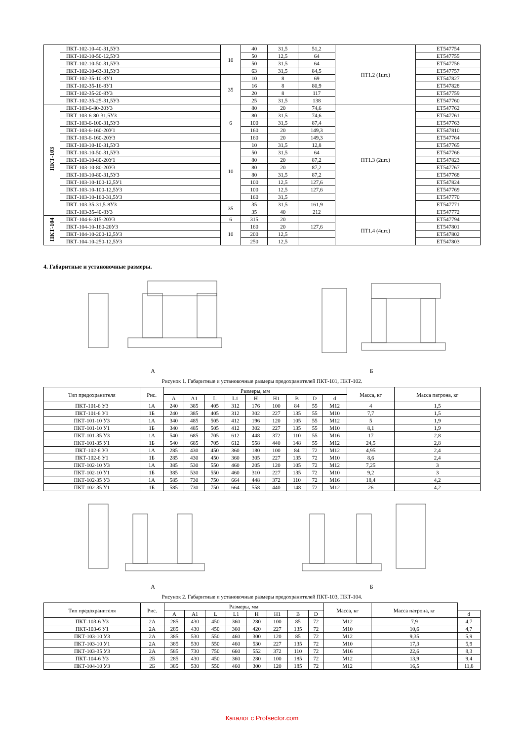| | ПКТ-102-10-40-31,5У3 | 10 | 40 | 31,5 | 51,2 | ПТ1.2 (1шт.) | ЕТ547754 |
| | ПКТ-102-10-50-12,5У3 | | 50 | 12,5 | 64 | | ЕТ547755 |
| | ПКТ-102-10-50-31,5У3 | | 50 | 31,5 | 64 | | ЕТ547756 |
| | ПКТ-102-10-63-31,5У3 | | 63 | 31,5 | 84,5 | | ЕТ547757 |
| | ПКТ-102-35-10-8У1 | 35 | 10 | 8 | 69 | | ЕТ547827 |
| | ПКТ-102-35-16-8У1 | | 16 | 8 | 80,9 | | ЕТ547828 |
| | ПКТ-102-35-20-8У3 | | 20 | 8 | 117 | | ЕТ547759 |
| | ПКТ-102-35-25-31,5У3 | | 25 | 31,5 | 138 | | ЕТ547760 |
| ПКТ-103 | ПКТ-103-6-80-20У3 | 6 | 80 | 20 | 74,6 | ПТ1.3 (2шт.) | ЕТ547762 |
| | ПКТ-103-6-80-31,5У3 | | 80 | 31,5 | 74,6 | | ЕТ547761 |
| | ПКТ-103-6-100-31,5У3 | | 100 | 31,5 | 87,4 | | ЕТ547763 |
| | ПКТ-103-6-160-20У1 | | 160 | 20 | 149,3 | | ЕТ547810 |
| | ПКТ-103-6-160-20У3 | | 160 | 20 | 149,3 | | ЕТ547764 |
| | ПКТ-103-10-10-31,5У3 | 10 | 10 | 31,5 | 12,8 | | ЕТ547765 |
| | ПКТ-103-10-50-31,5У3 | | 50 | 31,5 | 64 | | ЕТ547766 |
| | ПКТ-103-10-80-20У1 | | 80 | 20 | 87,2 | | ЕТ547823 |
| | ПКТ-103-10-80-20У3 | | 80 | 20 | 87,2 | | ЕТ547767 |
| | ПКТ-103-10-80-31,5У3 | | 80 | 31,5 | 87,2 | | ЕТ547768 |
| | ПКТ-103-10-100-12,5У1 | | 100 | 12,5 | 127,6 | | ЕТ547824 |
| | ПКТ-103-10-100-12,5У3 | | 100 | 12,5 | 127,6 | | ЕТ547769 |
| | ПКТ-103-10-160-31,5У3 | | 160 | 31,5 | | | ЕТ547770 |
| | ПКТ-103-35-31,5-8У3 | 35 | 35 | 31,5 | 161,9 | | ЕТ547771 |
| | ПКТ-103-35-40-8У3 | | 35 | 40 | 212 | | ЕТ547772 |
| ПКТ-104 | ПКТ-104-6-315-20У3 | 6 | 315 | 20 | | ПТ1.4 (4шт.) | ЕТ547794 |
| | ПКТ-104-10-160-20У3 | 10 | 160 | 20 | 127,6 | | ЕТ547801 |
| | ПКТ-104-10-200-12,5У3 | | 200 | 12,5 | | | ЕТ547802 |
| | ПКТ-104-10-250-12,5У3 | | 250 | 12,5 | | | ЕТ547803 |
4. Габаритные и установочные размеры.
А Б
Рисунок 1. Габаритные и установочные размеры предохранителей ПКТ-101, ПКТ-102.
| Тип предохранителя | Рис. | Размеры, мм | | | | | | | | | Масса, кг | Масса патрона, кг |
| --- | --- | --- | --- | --- | --- | --- | --- | --- | --- | --- | --- | --- |
| | | A | A1 | L | L1 | H | H1 | B | D | d | | |
| ПКТ-101-6 У3 | 1А | 240 | 385 | 405 | 312 | 176 | 100 | 84 | 55 | М12 | 4 | 1,5 |
| ПКТ-101-6 У1 | 1Б | 240 | 385 | 405 | 312 | 302 | 227 | 135 | 55 | М10 | 7,7 | 1,5 |
| ПКТ-101-10 У3 | 1А | 340 | 485 | 505 | 412 | 196 | 120 | 105 | 55 | М12 | 5 | 1,9 |
| ПКТ-101-10 У1 | 1Б | 340 | 485 | 505 | 412 | 302 | 227 | 135 | 55 | М10 | 8,1 | 1,9 |
| ПКТ-101-35 У3 | 1А | 540 | 685 | 705 | 612 | 448 | 372 | 110 | 55 | М16 | 17 | 2,8 |
| ПКТ-101-35 У1 | 1Б | 540 | 685 | 705 | 612 | 558 | 440 | 148 | 55 | М12 | 24,5 | 2,8 |
| ПКТ-102-6 У3 | 1А | 285 | 430 | 450 | 360 | 180 | 100 | 84 | 72 | М12 | 4,95 | 2,4 |
| ПКТ-102-6 У1 | 1Б | 285 | 430 | 450 | 360 | 305 | 227 | 135 | 72 | М10 | 8,6 | 2,4 |
| ПКТ-102-10 У3 | 1А | 385 | 530 | 550 | 460 | 205 | 120 | 105 | 72 | М12 | 7,25 | 3 |
| ПКТ-102-10 У1 | 1Б | 385 | 530 | 550 | 460 | 310 | 227 | 135 | 72 | М10 | 9,2 | 3 |
| ПКТ-102-35 У3 | 1А | 585 | 730 | 750 | 664 | 448 | 372 | 110 | 72 | М16 | 18,4 | 4,2 |
| ПКТ-102-35 У1 | 1Б | 585 | 730 | 750 | 664 | 558 | 440 | 148 | 72 | М12 | 26 | 4,2 |
А Б
Рисунок 2. Габаритные и установочные размеры предохранителей ПКТ-103, ПКТ-104.
| Тип предохранителя | Рис. | Размеры, мм | | | | | | | | Масса, кг | Масса патрона, кг | |
| --- | --- | --- | --- | --- | --- | --- | --- | --- | --- | --- | --- | --- |
| | | A | A1 | L | L1 | H | H1 | B | D | | | d |
| ПКТ-103-6 У3 | 2А | 285 | 430 | 450 | 360 | 280 | 100 | 85 | 72 | М12 | 7,9 | 4,7 |
| ПКТ-103-6 У1 | 2А | 285 | 430 | 450 | 360 | 420 | 227 | 135 | 72 | М10 | 10,6 | 4,7 |
| ПКТ-103-10 У3 | 2А | 385 | 530 | 550 | 460 | 300 | 120 | 85 | 72 | М12 | 9,35 | 5,9 |
| ПКТ-103-10 У1 | 2А | 385 | 530 | 550 | 460 | 530 | 227 | 135 | 72 | М10 | 17,3 | 5,9 |
| ПКТ-103-35 У3 | 2А | 585 | 730 | 750 | 660 | 552 | 372 | 110 | 72 | М16 | 22,6 | 8,3 |
| ПКТ-104-6 У3 | 2Б | 285 | 430 | 450 | 360 | 280 | 100 | 185 | 72 | М12 | 13,9 | 9,4 |
| ПКТ-104-10 У3 | 2Б | 385 | 530 | 550 | 460 | 300 | 120 | 185 | 72 | М12 | 16,5 | 11,8 |
Каталог с Profsector.com